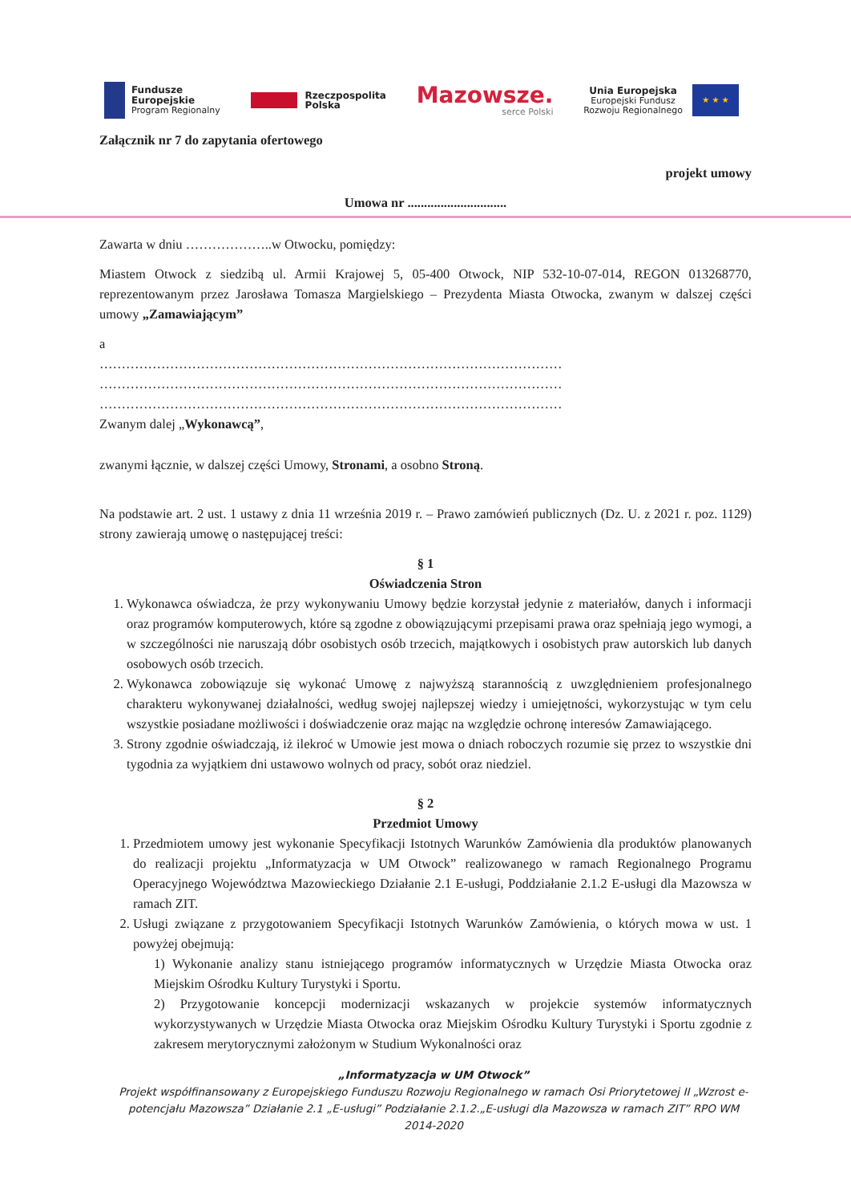Fundusze
Europejskie
Program Regionalny
Rzeczpospolita
Polska
Mazowsze.
serce Polski
Unia Europejska
Europejski Fundusz
Rozwoju Regionalnego
★ ★ ★
Załącznik nr 7 do zapytania ofertowego
projekt umowy
Umowa nr ..............................
Zawarta w dniu ………………..w Otwocku, pomiędzy:
Miastem Otwock z siedzibą ul. Armii Krajowej 5, 05-400 Otwock, NIP 532-10-07-014, REGON 013268770, reprezentowanym przez Jarosława Tomasza Margielskiego – Prezydenta Miasta Otwocka, zwanym w dalszej części umowy „Zamawiającym”
a
……………………………………………………………………………………………
……………………………………………………………………………………………
……………………………………………………………………………………………
Zwanym dalej „Wykonawcą”,
zwanymi łącznie, w dalszej części Umowy, Stronami, a osobno Stroną.
Na podstawie art. 2 ust. 1 ustawy z dnia 11 września 2019 r. – Prawo zamówień publicznych (Dz. U. z 2021 r. poz. 1129) strony zawierają umowę o następującej treści:
§ 1
Oświadczenia Stron
1. Wykonawca oświadcza, że przy wykonywaniu Umowy będzie korzystał jedynie z materiałów, danych i informacji oraz programów komputerowych, które są zgodne z obowiązującymi przepisami prawa oraz spełniają jego wymogi, a w szczególności nie naruszają dóbr osobistych osób trzecich, majątkowych i osobistych praw autorskich lub danych osobowych osób trzecich.
2. Wykonawca zobowiązuje się wykonać Umowę z najwyższą starannością z uwzględnieniem profesjonalnego charakteru wykonywanej działalności, według swojej najlepszej wiedzy i umiejętności, wykorzystując w tym celu wszystkie posiadane możliwości i doświadczenie oraz mając na względzie ochronę interesów Zamawiającego.
3. Strony zgodnie oświadczają, iż ilekroć w Umowie jest mowa o dniach roboczych rozumie się przez to wszystkie dni tygodnia za wyjątkiem dni ustawowo wolnych od pracy, sobót oraz niedziel.
§ 2
Przedmiot Umowy
1. Przedmiotem umowy jest wykonanie Specyfikacji Istotnych Warunków Zamówienia dla produktów planowanych do realizacji projektu „Informatyzacja w UM Otwock” realizowanego w ramach Regionalnego Programu Operacyjnego Województwa Mazowieckiego Działanie 2.1 E-usługi, Poddziałanie 2.1.2 E-usługi dla Mazowsza w ramach ZIT.
2. Usługi związane z przygotowaniem Specyfikacji Istotnych Warunków Zamówienia, o których mowa w ust. 1 powyżej obejmują:
1) Wykonanie analizy stanu istniejącego programów informatycznych w Urzędzie Miasta Otwocka oraz Miejskim Ośrodku Kultury Turystyki i Sportu.
2) Przygotowanie koncepcji modernizacji wskazanych w projekcie systemów informatycznych wykorzystywanych w Urzędzie Miasta Otwocka oraz Miejskim Ośrodku Kultury Turystyki i Sportu zgodnie z zakresem merytorycznymi założonym w Studium Wykonalności oraz
„Informatyzacja w UM Otwock”
Projekt współfinansowany z Europejskiego Funduszu Rozwoju Regionalnego w ramach Osi Priorytetowej II „Wzrost e-potencjału Mazowsza” Działanie 2.1 „E-usługi” Podziałanie 2.1.2.„E-usługi dla Mazowsza w ramach ZIT” RPO WM 2014-2020